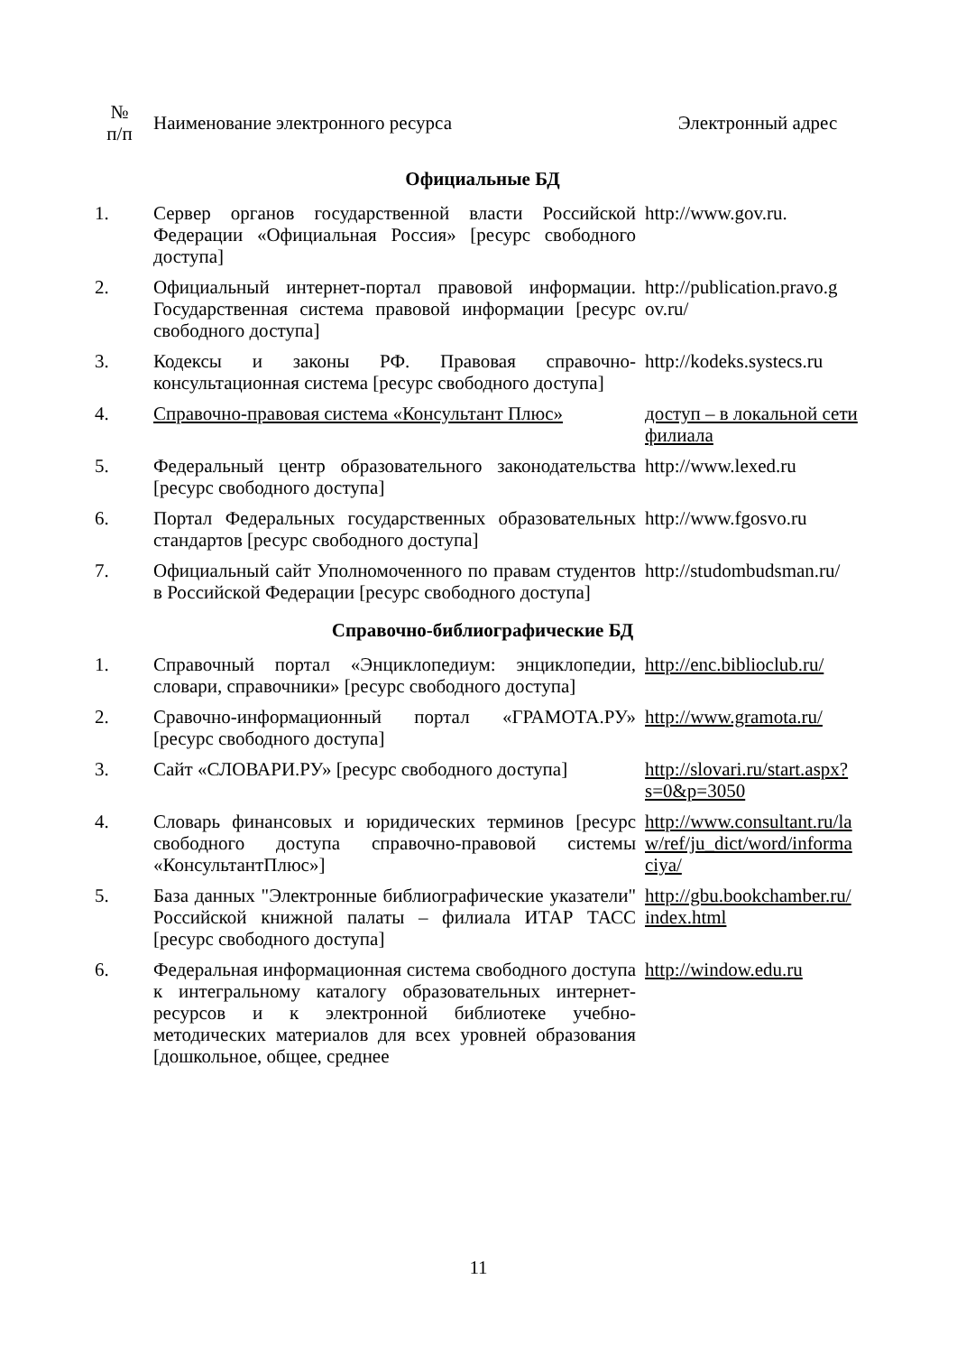| № п/п | Наименование электронного ресурса | Электронный адрес |
| --- | --- | --- |
| Официальные БД | | |
| 1. | Сервер органов государственной власти Российской Федерации «Официальная Россия» [ресурс свободного доступа] | http://www.gov.ru. |
| 2. | Официальный интернет-портал правовой информации. Государственная система правовой информации [ресурс свободного доступа] | http://publication.pravo.g ov.ru/ |
| 3. | Кодексы и законы РФ. Правовая справочно-консультационная система [ресурс свободного доступа] | http://kodeks.systecs.ru |
| 4. | Справочно-правовая система «Консультант Плюс» | доступ – в локальной сети филиала |
| 5. | Федеральный центр образовательного законодательства [ресурс свободного доступа] | http://www.lexed.ru |
| 6. | Портал Федеральных государственных образовательных стандартов [ресурс свободного доступа] | http://www.fgosvo.ru |
| 7. | Официальный сайт Уполномоченного по правам студентов в Российской Федерации [ресурс свободного доступа] | http://studombudsman.ru/ |
| Справочно-библиографические БД | | |
| 1. | Справочный портал «Энциклопедиум: энциклопедии, словари, справочники» [ресурс свободного доступа] | http://enc.biblioclub.ru/ |
| 2. | Сравочно-информационный портал «ГРАМОТА.РУ» [ресурс свободного доступа] | http://www.gramota.ru/ |
| 3. | Сайт «СЛОВАРИ.РУ» [ресурс свободного доступа] | http://slovari.ru/start.aspx? s=0&p=3050 |
| 4. | Словарь финансовых и юридических терминов [ресурс свободного доступа справочно-правовой системы «КонсультантПлюс»] | http://www.consultant.ru/la w/ref/ju_dict/word/informa ciya/ |
| 5. | База данных "Электронные библиографические указатели" Российской книжной палаты – филиала ИТАР ТАСС [ресурс свободного доступа] | http://gbu.bookchamber.ru/ index.html |
| 6. | Федеральная информационная система свободного доступа к интегральному каталогу образовательных интернет-ресурсов и к электронной библиотеке учебно-методических материалов для всех уровней образования [дошкольное, общее, среднее | http://window.edu.ru |
11